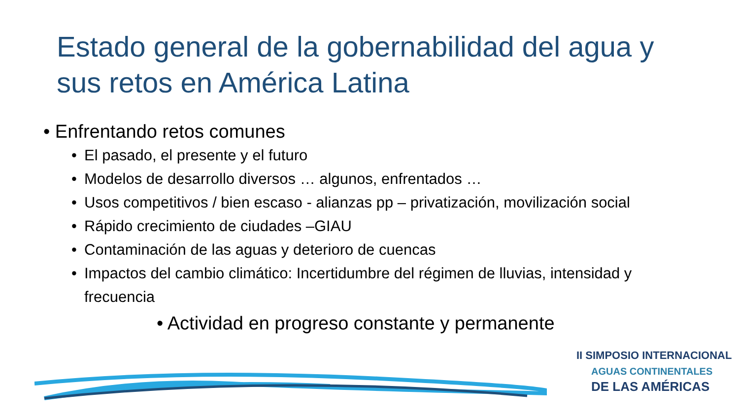Estado general de la gobernabilidad del agua y sus retos en América Latina
• Enfrentando retos comunes
• El pasado, el presente y el futuro
• Modelos de desarrollo diversos … algunos, enfrentados …
• Usos competitivos / bien escaso - alianzas pp – privatización, movilización social
• Rápido crecimiento de ciudades –GIAU
• Contaminación de las aguas y deterioro de cuencas
• Impactos del cambio climático: Incertidumbre del régimen de lluvias, intensidad y frecuencia
• Actividad en progreso constante y permanente
II SIMPOSIO INTERNACIONAL
AGUAS CONTINENTALES
DE LAS AMÉRICAS